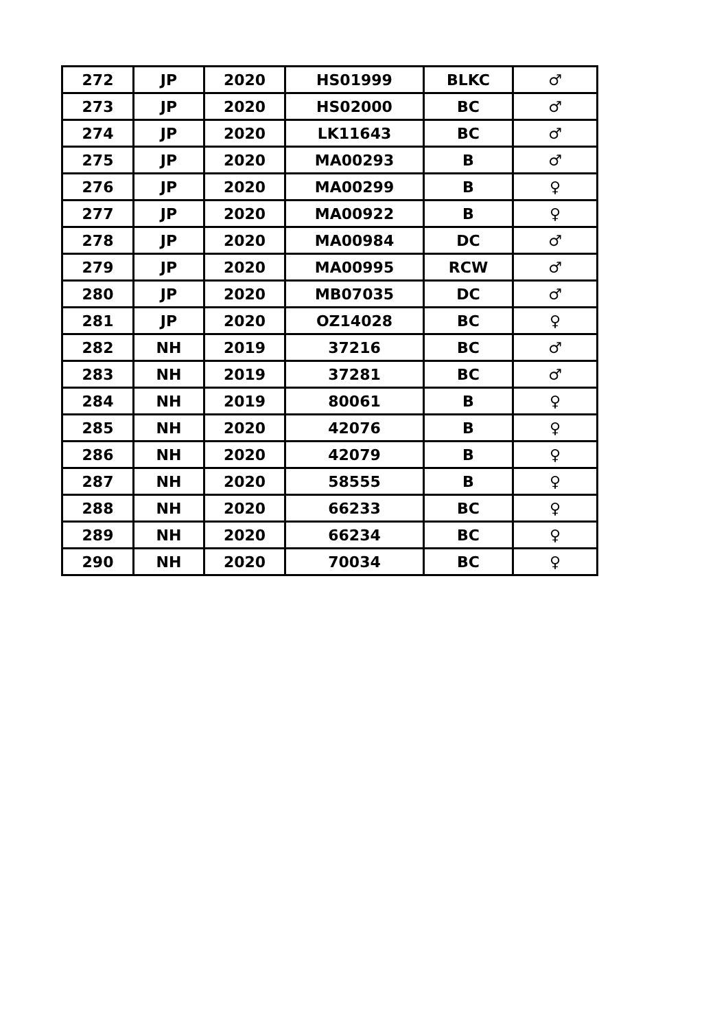| 272 | JP | 2020 | HS01999 | BLKC | ♂ |
| 273 | JP | 2020 | HS02000 | BC | ♂ |
| 274 | JP | 2020 | LK11643 | BC | ♂ |
| 275 | JP | 2020 | MA00293 | B | ♂ |
| 276 | JP | 2020 | MA00299 | B | ♀ |
| 277 | JP | 2020 | MA00922 | B | ♀ |
| 278 | JP | 2020 | MA00984 | DC | ♂ |
| 279 | JP | 2020 | MA00995 | RCW | ♂ |
| 280 | JP | 2020 | MB07035 | DC | ♂ |
| 281 | JP | 2020 | OZ14028 | BC | ♀ |
| 282 | NH | 2019 | 37216 | BC | ♂ |
| 283 | NH | 2019 | 37281 | BC | ♂ |
| 284 | NH | 2019 | 80061 | B | ♀ |
| 285 | NH | 2020 | 42076 | B | ♀ |
| 286 | NH | 2020 | 42079 | B | ♀ |
| 287 | NH | 2020 | 58555 | B | ♀ |
| 288 | NH | 2020 | 66233 | BC | ♀ |
| 289 | NH | 2020 | 66234 | BC | ♀ |
| 290 | NH | 2020 | 70034 | BC | ♀ |